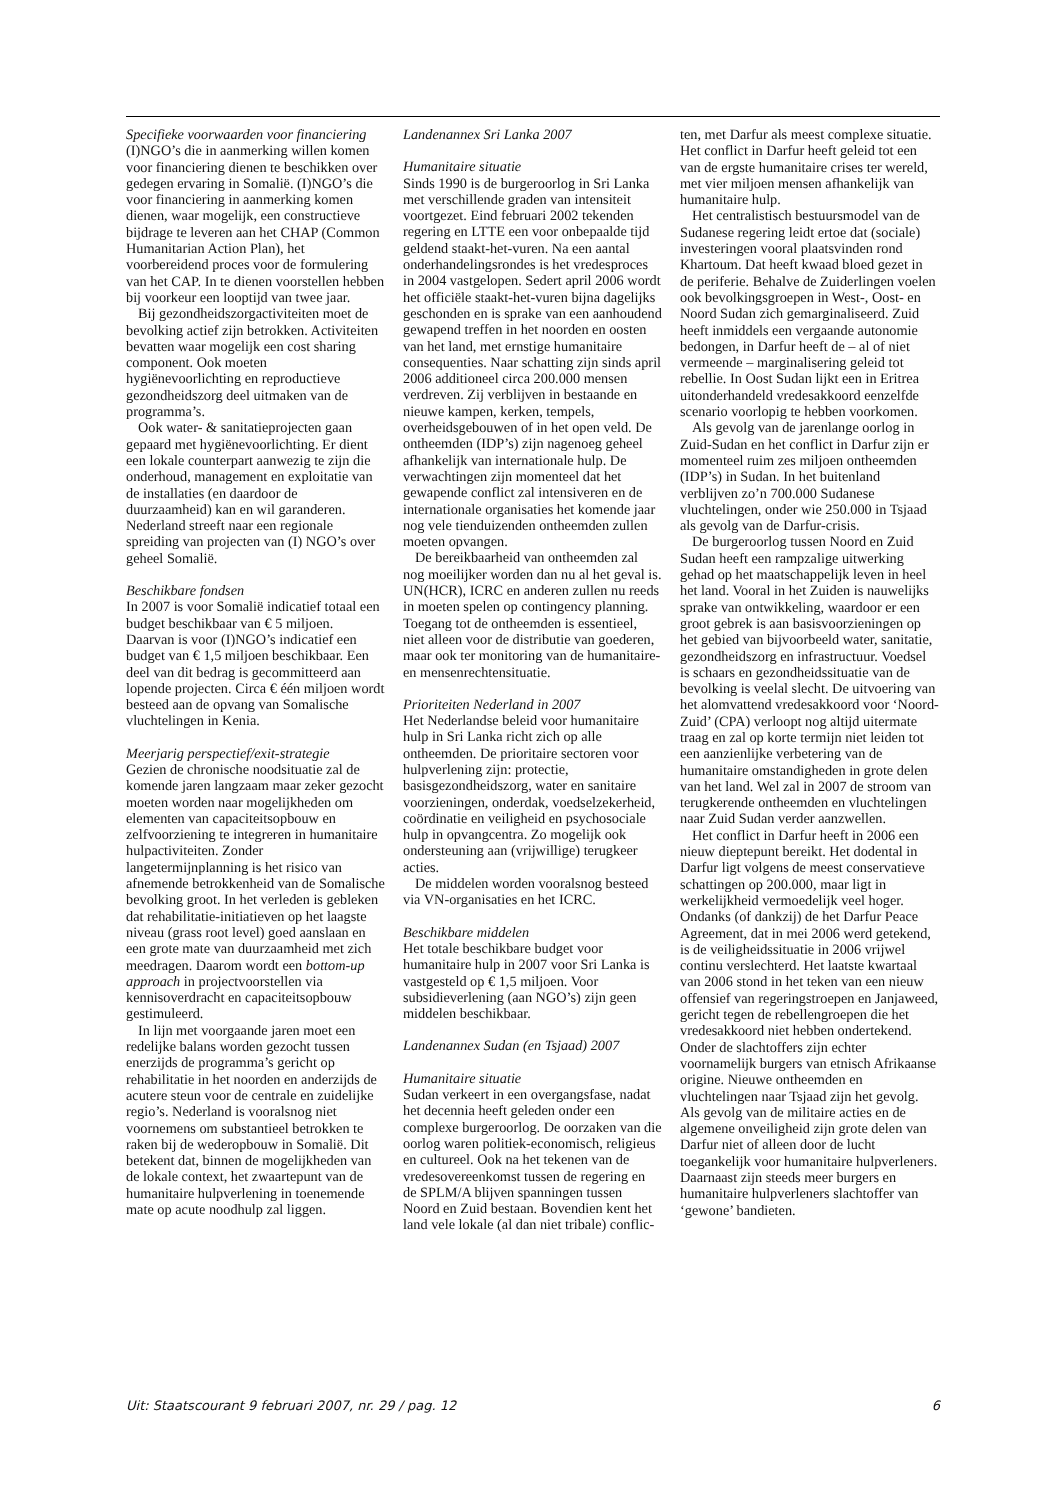Specifieke voorwaarden voor financiering
(I)NGO’s die in aanmerking willen komen voor financiering dienen te beschikken over gedegen ervaring in Somalië. (I)NGO’s die voor financiering in aanmerking komen dienen, waar mogelijk, een constructieve bijdrage te leveren aan het CHAP (Common Humanitarian Action Plan), het voorbereidend proces voor de formulering van het CAP. In te dienen voorstellen hebben bij voorkeur een looptijd van twee jaar.
Bij gezondheidszorgactiviteiten moet de bevolking actief zijn betrokken. Activiteiten bevatten waar mogelijk een cost sharing component. Ook moeten hygiënevoorlichting en reproductieve gezondheidszorg deel uitmaken van de programma’s.
Ook water- & sanitatieprojecten gaan gepaard met hygiënevoorlichting. Er dient een lokale counterpart aanwezig te zijn die onderhoud, management en exploitatie van de installaties (en daardoor de duurzaamheid) kan en wil garanderen. Nederland streeft naar een regionale spreiding van projecten van (I) NGO’s over geheel Somalië.
Beschikbare fondsen
In 2007 is voor Somalië indicatief totaal een budget beschikbaar van € 5 miljoen. Daarvan is voor (I)NGO’s indicatief een budget van € 1,5 miljoen beschikbaar. Een deel van dit bedrag is gecommitteerd aan lopende projecten. Circa € één miljoen wordt besteed aan de opvang van Somalische vluchtelingen in Kenia.
Meerjarig perspectief/exit-strategie
Gezien de chronische noodsituatie zal de komende jaren langzaam maar zeker gezocht moeten worden naar mogelijkheden om elementen van capaciteitsopbouw en zelfvoorziening te integreren in humanitaire hulpactiviteiten. Zonder langetermijnplanning is het risico van afnemende betrokkenheid van de Somalische bevolking groot. In het verleden is gebleken dat rehabilitatie-initiatieven op het laagste niveau (grass root level) goed aanslaan en een grote mate van duurzaamheid met zich meedragen. Daarom wordt een bottom-up approach in projectvoorstellen via kennisoverdracht en capaciteitsopbouw gestimuleerd.
In lijn met voorgaande jaren moet een redelijke balans worden gezocht tussen enerzijds de programma’s gericht op rehabilitatie in het noorden en anderzijds de acutere steun voor de centrale en zuidelijke regio’s. Nederland is vooralsnog niet voornemens om substantieel betrokken te raken bij de wederopbouw in Somalië. Dit betekent dat, binnen de mogelijkheden van de lokale context, het zwaartepunt van de humanitaire hulpverlening in toenemende mate op acute noodhulp zal liggen.
Landenannex Sri Lanka 2007
Humanitaire situatie
Sinds 1990 is de burgeroorlog in Sri Lanka met verschillende graden van intensiteit voortgezet. Eind februari 2002 tekenden regering en LTTE een voor onbepaalde tijd geldend staakt-het-vuren. Na een aantal onderhandelingsrondes is het vredesproces in 2004 vastgelopen. Sedert april 2006 wordt het officiële staakt-het-vuren bijna dagelijks geschonden en is sprake van een aanhoudend gewapend treffen in het noorden en oosten van het land, met ernstige humanitaire consequenties. Naar schatting zijn sinds april 2006 additioneel circa 200.000 mensen verdreven. Zij verblijven in bestaande en nieuwe kampen, kerken, tempels, overheidsgebouwen of in het open veld. De ontheemden (IDP’s) zijn nagenoeg geheel afhankelijk van internationale hulp. De verwachtingen zijn momenteel dat het gewapende conflict zal intensiveren en de internationale organisaties het komende jaar nog vele tienduizenden ontheemden zullen moeten opvangen.
De bereikbaarheid van ontheemden zal nog moeilijker worden dan nu al het geval is. UN(HCR), ICRC en anderen zullen nu reeds in moeten spelen op contingency planning. Toegang tot de ontheemden is essentieel, niet alleen voor de distributie van goederen, maar ook ter monitoring van de humanitaire- en mensenrechtensituatie.
Prioriteiten Nederland in 2007
Het Nederlandse beleid voor humanitaire hulp in Sri Lanka richt zich op alle ontheemden. De prioritaire sectoren voor hulpverlening zijn: protectie, basisgezondheidszorg, water en sanitaire voorzieningen, onderdak, voedselzekerheid, coördinatie en veiligheid en psychosociale hulp in opvangcentra. Zo mogelijk ook ondersteuning aan (vrijwillige) terugkeer acties.
De middelen worden vooralsnog besteed via VN-organisaties en het ICRC.
Beschikbare middelen
Het totale beschikbare budget voor humanitaire hulp in 2007 voor Sri Lanka is vastgesteld op € 1,5 miljoen. Voor subsidieverlening (aan NGO’s) zijn geen middelen beschikbaar.
Landenannex Sudan (en Tsjaad) 2007
Humanitaire situatie
Sudan verkeert in een overgangsfase, nadat het decennia heeft geleden onder een complexe burgeroorlog. De oorzaken van die oorlog waren politiek-economisch, religieus en cultureel. Ook na het tekenen van de vredesovereenkomst tussen de regering en de SPLM/A blijven spanningen tussen Noord en Zuid bestaan. Bovendien kent het land vele lokale (al dan niet tribale) conflic-
ten, met Darfur als meest complexe situatie. Het conflict in Darfur heeft geleid tot een van de ergste humanitaire crises ter wereld, met vier miljoen mensen afhankelijk van humanitaire hulp.
Het centralistisch bestuursmodel van de Sudanese regering leidt ertoe dat (sociale) investeringen vooral plaatsvinden rond Khartoum. Dat heeft kwaad bloed gezet in de periferie. Behalve de Zuiderlingen voelen ook bevolkingsgroepen in West-, Oost- en Noord Sudan zich gemarginaliseerd. Zuid heeft inmiddels een vergaande autonomie bedongen, in Darfur heeft de – al of niet vermeende – marginalisering geleid tot rebellie. In Oost Sudan lijkt een in Eritrea uitonderhandeld vredesakkoord eenzelfde scenario voorlopig te hebben voorkomen.
Als gevolg van de jarenlange oorlog in Zuid-Sudan en het conflict in Darfur zijn er momenteel ruim zes miljoen ontheemden (IDP’s) in Sudan. In het buitenland verblijven zo’n 700.000 Sudanese vluchtelingen, onder wie 250.000 in Tsjaad als gevolg van de Darfur-crisis.
De burgeroorlog tussen Noord en Zuid Sudan heeft een rampzalige uitwerking gehad op het maatschappelijk leven in heel het land. Vooral in het Zuiden is nauwelijks sprake van ontwikkeling, waardoor er een groot gebrek is aan basisvoorzieningen op het gebied van bijvoorbeeld water, sanitatie, gezondheidszorg en infrastructuur. Voedsel is schaars en gezondheidssituatie van de bevolking is veelal slecht. De uitvoering van het alomvattend vredesakkoord voor ‘Noord-Zuid’ (CPA) verloopt nog altijd uitermate traag en zal op korte termijn niet leiden tot een aanzienlijke verbetering van de humanitaire omstandigheden in grote delen van het land. Wel zal in 2007 de stroom van terugkerende ontheemden en vluchtelingen naar Zuid Sudan verder aanzwellen.
Het conflict in Darfur heeft in 2006 een nieuw dieptepunt bereikt. Het dodental in Darfur ligt volgens de meest conservatieve schattingen op 200.000, maar ligt in werkelijkheid vermoedelijk veel hoger. Ondanks (of dankzij) de het Darfur Peace Agreement, dat in mei 2006 werd getekend, is de veiligheidssituatie in 2006 vrijwel continu verslechterd. Het laatste kwartaal van 2006 stond in het teken van een nieuw offensief van regeringstroepen en Janjaweed, gericht tegen de rebellengroepen die het vredesakkoord niet hebben ondertekend. Onder de slachtoffers zijn echter voornamelijk burgers van etnisch Afrikaanse origine. Nieuwe ontheemden en vluchtelingen naar Tsjaad zijn het gevolg. Als gevolg van de militaire acties en de algemene onveiligheid zijn grote delen van Darfur niet of alleen door de lucht toegankelijk voor humanitaire hulpverleners. Daarnaast zijn steeds meer burgers en humanitaire hulpverleners slachtoffer van ‘gewone’ bandieten.
Uit: Staatscourant 9 februari 2007, nr. 29 / pag. 12 6